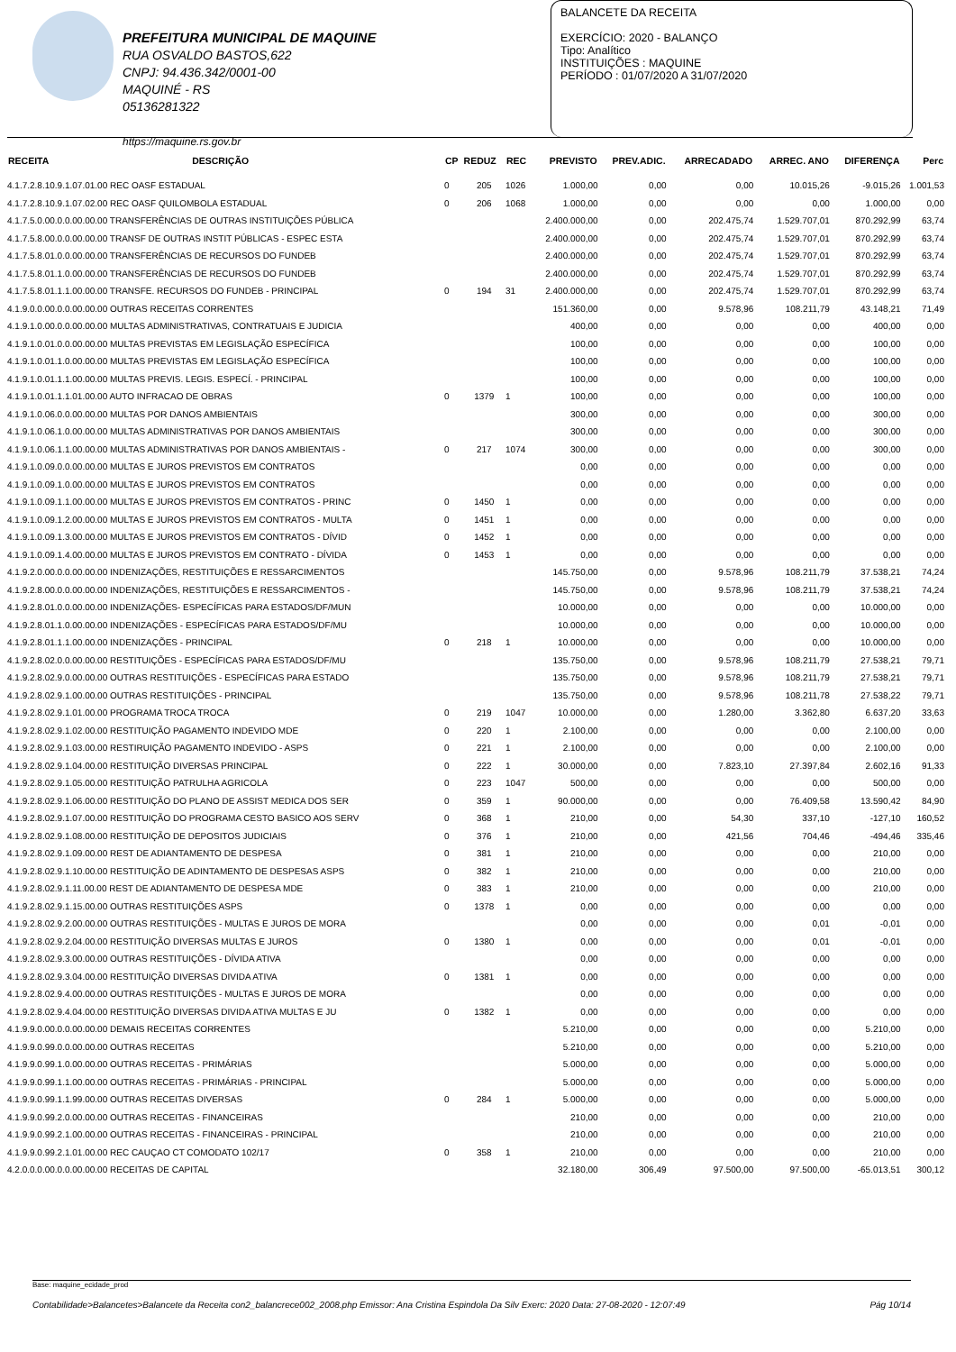PREFEITURA MUNICIPAL DE MAQUINE
RUA OSVALDO BASTOS,622
CNPJ: 94.436.342/0001-00
MAQUINÉ - RS
05136281322
https://maquine.rs.gov.br
BALANCETE DA RECEITA
EXERCÍCIO: 2020 - BALANÇO
Tipo: Analítico
INSTITUIÇÕES : MAQUINE
PERÍODO : 01/07/2020 A 31/07/2020
| RECEITA | DESCRIÇÃO | CP | REDUZ | REC | PREVISTO | PREV.ADIC. | ARRECADADO | ARREC. ANO | DIFERENÇA | Perc |
| --- | --- | --- | --- | --- | --- | --- | --- | --- | --- | --- |
| 4.1.7.2.8.10.9.1.07.01.00 REC OASF ESTADUAL | | 0 | 205 | 1026 | 1.000,00 | 0,00 | 0,00 | 10.015,26 | -9.015,26 | 1.001,53 |
| 4.1.7.2.8.10.9.1.07.02.00 REC OASF QUILOMBOLA ESTADUAL | | 0 | 206 | 1068 | 1.000,00 | 0,00 | 0,00 | 0,00 | 1.000,00 | 0,00 |
| 4.1.7.5.0.00.0.0.00.00.00 TRANSFERÊNCIAS DE OUTRAS INSTITUIÇÕES PÚBLICA | | | | | 2.400.000,00 | 0,00 | 202.475,74 | 1.529.707,01 | 870.292,99 | 63,74 |
| 4.1.7.5.8.00.0.0.00.00.00 TRANSF DE OUTRAS INSTIT PÚBLICAS - ESPEC ESTA | | | | | 2.400.000,00 | 0,00 | 202.475,74 | 1.529.707,01 | 870.292,99 | 63,74 |
| 4.1.7.5.8.01.0.0.00.00.00 TRANSFERÊNCIAS DE RECURSOS DO FUNDEB | | | | | 2.400.000,00 | 0,00 | 202.475,74 | 1.529.707,01 | 870.292,99 | 63,74 |
| 4.1.7.5.8.01.1.0.00.00.00 TRANSFERÊNCIAS DE RECURSOS DO FUNDEB | | | | | 2.400.000,00 | 0,00 | 202.475,74 | 1.529.707,01 | 870.292,99 | 63,74 |
| 4.1.7.5.8.01.1.1.00.00.00 TRANSFE. RECURSOS DO FUNDEB - PRINCIPAL | | 0 | 194 | 31 | 2.400.000,00 | 0,00 | 202.475,74 | 1.529.707,01 | 870.292,99 | 63,74 |
| 4.1.9.0.0.00.0.0.00.00.00 OUTRAS RECEITAS CORRENTES | | | | | 151.360,00 | 0,00 | 9.578,96 | 108.211,79 | 43.148,21 | 71,49 |
| 4.1.9.1.0.00.0.0.00.00.00 MULTAS ADMINISTRATIVAS, CONTRATUAIS E JUDICIA | | | | | 400,00 | 0,00 | 0,00 | 0,00 | 400,00 | 0,00 |
| 4.1.9.1.0.01.0.0.00.00.00 MULTAS PREVISTAS EM LEGISLAÇÃO ESPECÍFICA | | | | | 100,00 | 0,00 | 0,00 | 0,00 | 100,00 | 0,00 |
| 4.1.9.1.0.01.1.0.00.00.00 MULTAS PREVISTAS EM LEGISLAÇÃO ESPECÍFICA | | | | | 100,00 | 0,00 | 0,00 | 0,00 | 100,00 | 0,00 |
| 4.1.9.1.0.01.1.1.00.00.00 MULTAS PREVIS. LEGIS. ESPECÍ. - PRINCIPAL | | | | | 100,00 | 0,00 | 0,00 | 0,00 | 100,00 | 0,00 |
| 4.1.9.1.0.01.1.1.01.00.00 AUTO INFRACAO DE OBRAS | | 0 | 1379 | 1 | 100,00 | 0,00 | 0,00 | 0,00 | 100,00 | 0,00 |
| 4.1.9.1.0.06.0.0.00.00.00 MULTAS POR DANOS AMBIENTAIS | | | | | 300,00 | 0,00 | 0,00 | 0,00 | 300,00 | 0,00 |
| 4.1.9.1.0.06.1.0.00.00.00 MULTAS ADMINISTRATIVAS POR DANOS AMBIENTAIS | | | | | 300,00 | 0,00 | 0,00 | 0,00 | 300,00 | 0,00 |
| 4.1.9.1.0.06.1.1.00.00.00 MULTAS ADMINISTRATIVAS POR DANOS AMBIENTAIS - | | 0 | 217 | 1074 | 300,00 | 0,00 | 0,00 | 0,00 | 300,00 | 0,00 |
| 4.1.9.1.0.09.0.0.00.00.00 MULTAS E JUROS PREVISTOS EM CONTRATOS | | | | | 0,00 | 0,00 | 0,00 | 0,00 | 0,00 | 0,00 |
| 4.1.9.1.0.09.1.0.00.00.00 MULTAS E JUROS PREVISTOS EM CONTRATOS | | | | | 0,00 | 0,00 | 0,00 | 0,00 | 0,00 | 0,00 |
| 4.1.9.1.0.09.1.1.00.00.00 MULTAS E JUROS PREVISTOS EM CONTRATOS - PRINC | | 0 | 1450 | 1 | 0,00 | 0,00 | 0,00 | 0,00 | 0,00 | 0,00 |
| 4.1.9.1.0.09.1.2.00.00.00 MULTAS E JUROS PREVISTOS EM CONTRATOS - MULTA | | 0 | 1451 | 1 | 0,00 | 0,00 | 0,00 | 0,00 | 0,00 | 0,00 |
| 4.1.9.1.0.09.1.3.00.00.00 MULTAS E JUROS PREVISTOS EM CONTRATOS - DÍVID | | 0 | 1452 | 1 | 0,00 | 0,00 | 0,00 | 0,00 | 0,00 | 0,00 |
| 4.1.9.1.0.09.1.4.00.00.00 MULTAS E JUROS PREVISTOS EM CONTRATO - DÍVIDA | | 0 | 1453 | 1 | 0,00 | 0,00 | 0,00 | 0,00 | 0,00 | 0,00 |
| 4.1.9.2.0.00.0.0.00.00.00 INDENIZAÇÕES, RESTITUIÇÕES E RESSARCIMENTOS | | | | | 145.750,00 | 0,00 | 9.578,96 | 108.211,79 | 37.538,21 | 74,24 |
| 4.1.9.2.8.00.0.0.00.00.00 INDENIZAÇÕES, RESTITUIÇÕES E RESSARCIMENTOS - | | | | | 145.750,00 | 0,00 | 9.578,96 | 108.211,79 | 37.538,21 | 74,24 |
| 4.1.9.2.8.01.0.0.00.00.00 INDENIZAÇÕES- ESPECÍFICAS PARA ESTADOS/DF/MUN | | | | | 10.000,00 | 0,00 | 0,00 | 0,00 | 10.000,00 | 0,00 |
| 4.1.9.2.8.01.1.0.00.00.00 INDENIZAÇÕES - ESPECÍFICAS PARA ESTADOS/DF/MU | | | | | 10.000,00 | 0,00 | 0,00 | 0,00 | 10.000,00 | 0,00 |
| 4.1.9.2.8.01.1.1.00.00.00 INDENIZAÇÕES - PRINCIPAL | | 0 | 218 | 1 | 10.000,00 | 0,00 | 0,00 | 0,00 | 10.000,00 | 0,00 |
| 4.1.9.2.8.02.0.0.00.00.00 RESTITUIÇÕES - ESPECÍFICAS PARA ESTADOS/DF/MU | | | | | 135.750,00 | 0,00 | 9.578,96 | 108.211,79 | 27.538,21 | 79,71 |
| 4.1.9.2.8.02.9.0.00.00.00 OUTRAS RESTITUIÇÕES - ESPECÍFICAS PARA ESTADO | | | | | 135.750,00 | 0,00 | 9.578,96 | 108.211,79 | 27.538,21 | 79,71 |
| 4.1.9.2.8.02.9.1.00.00.00 OUTRAS RESTITUIÇÕES - PRINCIPAL | | | | | 135.750,00 | 0,00 | 9.578,96 | 108.211,78 | 27.538,22 | 79,71 |
| 4.1.9.2.8.02.9.1.01.00.00 PROGRAMA TROCA TROCA | | 0 | 219 | 1047 | 10.000,00 | 0,00 | 1.280,00 | 3.362,80 | 6.637,20 | 33,63 |
| 4.1.9.2.8.02.9.1.02.00.00 RESTITUIÇÃO PAGAMENTO INDEVIDO MDE | | 0 | 220 | 1 | 2.100,00 | 0,00 | 0,00 | 0,00 | 2.100,00 | 0,00 |
| 4.1.9.2.8.02.9.1.03.00.00 RESTIRUIÇÃO PAGAMENTO INDEVIDO - ASPS | | 0 | 221 | 1 | 2.100,00 | 0,00 | 0,00 | 0,00 | 2.100,00 | 0,00 |
| 4.1.9.2.8.02.9.1.04.00.00 RESTITUIÇÃO DIVERSAS PRINCIPAL | | 0 | 222 | 1 | 30.000,00 | 0,00 | 7.823,10 | 27.397,84 | 2.602,16 | 91,33 |
| 4.1.9.2.8.02.9.1.05.00.00 RESTITUIÇÃO PATRULHA AGRICOLA | | 0 | 223 | 1047 | 500,00 | 0,00 | 0,00 | 0,00 | 500,00 | 0,00 |
| 4.1.9.2.8.02.9.1.06.00.00 RESTITUIÇÃO DO PLANO DE ASSIST MEDICA DOS SER | | 0 | 359 | 1 | 90.000,00 | 0,00 | 0,00 | 76.409,58 | 13.590,42 | 84,90 |
| 4.1.9.2.8.02.9.1.07.00.00 RESTITUIÇÃO DO PROGRAMA CESTO BASICO AOS SERV | | 0 | 368 | 1 | 210,00 | 0,00 | 54,30 | 337,10 | -127,10 | 160,52 |
| 4.1.9.2.8.02.9.1.08.00.00 RESTITUIÇÃO DE DEPOSITOS JUDICIAIS | | 0 | 376 | 1 | 210,00 | 0,00 | 421,56 | 704,46 | -494,46 | 335,46 |
| 4.1.9.2.8.02.9.1.09.00.00 REST DE ADIANTAMENTO DE DESPESA | | 0 | 381 | 1 | 210,00 | 0,00 | 0,00 | 0,00 | 210,00 | 0,00 |
| 4.1.9.2.8.02.9.1.10.00.00 RESTITUIÇÃO DE ADINTAMENTO DE DESPESAS ASPS | | 0 | 382 | 1 | 210,00 | 0,00 | 0,00 | 0,00 | 210,00 | 0,00 |
| 4.1.9.2.8.02.9.1.11.00.00 REST DE ADIANTAMENTO DE DESPESA MDE | | 0 | 383 | 1 | 210,00 | 0,00 | 0,00 | 0,00 | 210,00 | 0,00 |
| 4.1.9.2.8.02.9.1.15.00.00 OUTRAS RESTITUIÇÕES ASPS | | 0 | 1378 | 1 | 0,00 | 0,00 | 0,00 | 0,00 | 0,00 | 0,00 |
| 4.1.9.2.8.02.9.2.00.00.00 OUTRAS RESTITUIÇÕES - MULTAS E JUROS DE MORA | | | | | 0,00 | 0,00 | 0,00 | 0,01 | -0,01 | 0,00 |
| 4.1.9.2.8.02.9.2.04.00.00 RESTITUIÇÃO DIVERSAS MULTAS E JUROS | | 0 | 1380 | 1 | 0,00 | 0,00 | 0,00 | 0,01 | -0,01 | 0,00 |
| 4.1.9.2.8.02.9.3.00.00.00 OUTRAS RESTITUIÇÕES - DÍVIDA ATIVA | | | | | 0,00 | 0,00 | 0,00 | 0,00 | 0,00 | 0,00 |
| 4.1.9.2.8.02.9.3.04.00.00 RESTITUIÇÃO DIVERSAS DIVIDA ATIVA | | 0 | 1381 | 1 | 0,00 | 0,00 | 0,00 | 0,00 | 0,00 | 0,00 |
| 4.1.9.2.8.02.9.4.00.00.00 OUTRAS RESTITUIÇÕES - MULTAS E JUROS DE MORA | | | | | 0,00 | 0,00 | 0,00 | 0,00 | 0,00 | 0,00 |
| 4.1.9.2.8.02.9.4.04.00.00 RESTITUIÇÃO DIVERSAS DIVIDA ATIVA MULTAS E JU | | 0 | 1382 | 1 | 0,00 | 0,00 | 0,00 | 0,00 | 0,00 | 0,00 |
| 4.1.9.9.0.00.0.0.00.00.00 DEMAIS RECEITAS CORRENTES | | | | | 5.210,00 | 0,00 | 0,00 | 0,00 | 5.210,00 | 0,00 |
| 4.1.9.9.0.99.0.0.00.00.00 OUTRAS RECEITAS | | | | | 5.210,00 | 0,00 | 0,00 | 0,00 | 5.210,00 | 0,00 |
| 4.1.9.9.0.99.1.0.00.00.00 OUTRAS RECEITAS - PRIMÁRIAS | | | | | 5.000,00 | 0,00 | 0,00 | 0,00 | 5.000,00 | 0,00 |
| 4.1.9.9.0.99.1.1.00.00.00 OUTRAS RECEITAS - PRIMÁRIAS - PRINCIPAL | | | | | 5.000,00 | 0,00 | 0,00 | 0,00 | 5.000,00 | 0,00 |
| 4.1.9.9.0.99.1.1.99.00.00 OUTRAS RECEITAS DIVERSAS | | 0 | 284 | 1 | 5.000,00 | 0,00 | 0,00 | 0,00 | 5.000,00 | 0,00 |
| 4.1.9.9.0.99.2.0.00.00.00 OUTRAS RECEITAS - FINANCEIRAS | | | | | 210,00 | 0,00 | 0,00 | 0,00 | 210,00 | 0,00 |
| 4.1.9.9.0.99.2.1.00.00.00 OUTRAS RECEITAS - FINANCEIRAS - PRINCIPAL | | | | | 210,00 | 0,00 | 0,00 | 0,00 | 210,00 | 0,00 |
| 4.1.9.9.0.99.2.1.01.00.00 REC CAUÇAO CT COMODATO 102/17 | | 0 | 358 | 1 | 210,00 | 0,00 | 0,00 | 0,00 | 210,00 | 0,00 |
| 4.2.0.0.0.00.0.0.00.00.00 RECEITAS DE CAPITAL | | | | | 32.180,00 | 306,49 | 97.500,00 | 97.500,00 | -65.013,51 | 300,12 |
Base: maquine_ecidade_prod
Contabilidade>Balancetes>Balancete da Receita con2_balancrece002_2008.php Emissor: Ana Cristina Espindola Da Silv Exerc: 2020 Data: 27-08-2020 - 12:07:49 Pág 10/14